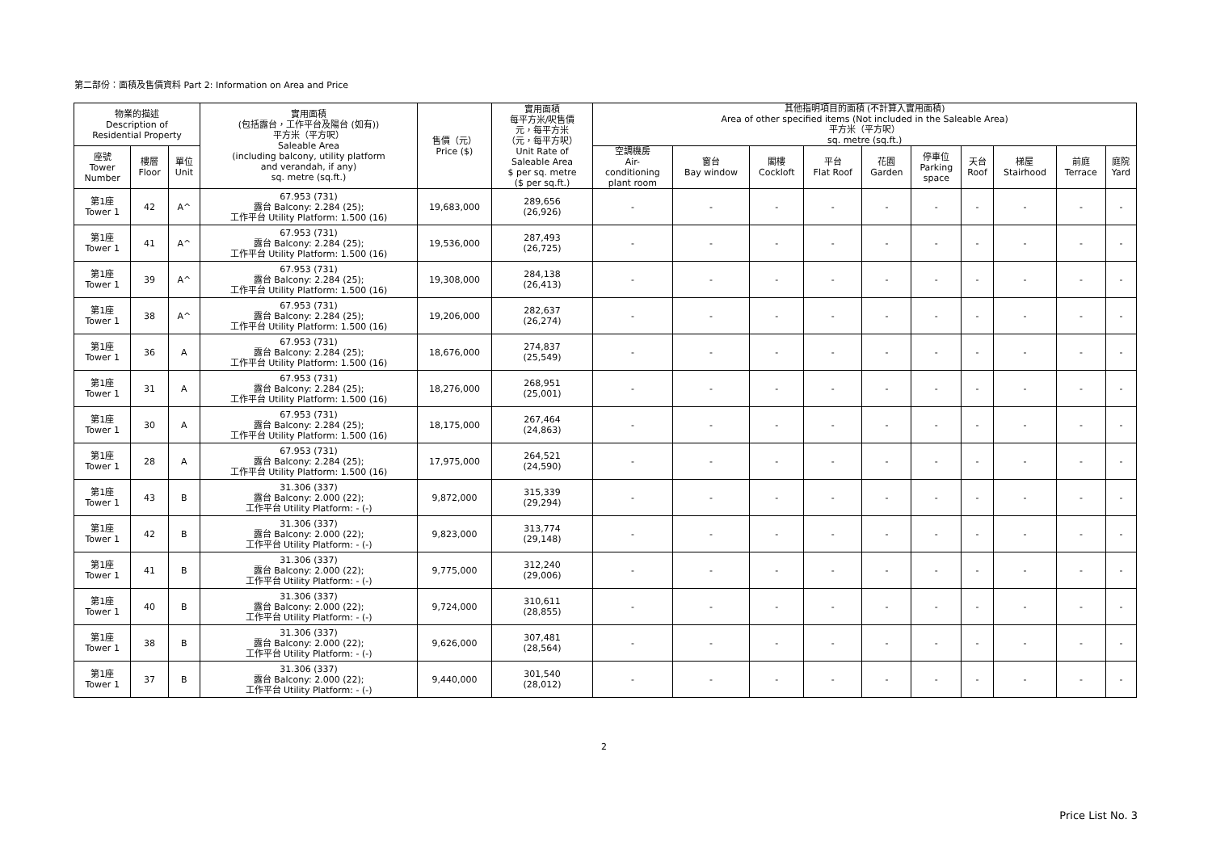第二部份：面積及售價資料 Part 2: Information on Area and Price
| 物業的描述 Description of Residential Property | | | 實用面積 (包括露台，工作平台及陽台 (如有)) 平方米（平方呎） Saleable Area (including balcony, utility platform and verandah, if any) sq. metre (sq.ft.) | 售價（元） Price ($) | 實用面積 每平方米/呎售價 元，每平方米 （元，每平方呎） Unit Rate of Saleable Area $ per sq. metre ($ per sq.ft.) | 其他指明項目的面積 (不計算入實用面積) Area of other specified items (Not included in the Saleable Area) 平方米（平方呎） sq. metre (sq.ft.) | | | | | | | | | |
| --- | --- | --- | --- | --- | --- | --- | --- | --- | --- | --- | --- | --- | --- | --- | --- |
| 座號 Tower Number | 樓層 Floor | 單位 Unit | | | | 空調機房 Air- conditioning plant room | 窗台 Bay window | 閣樓 Cockloft | 平台 Flat Roof | 花園 Garden | 停車位 Parking space | 天台 Roof | 梯屋 Stairhood | 前庭 Terrace | 庭院 Yard |
| 第1座 Tower 1 | 42 | A^ | 67.953 (731) 露台 Balcony: 2.284 (25); 工作平台 Utility Platform: 1.500 (16) | 19,683,000 | 289,656 (26,926) | - | - | - | - | - | - | - | - | - | - |
| 第1座 Tower 1 | 41 | A^ | 67.953 (731) 露台 Balcony: 2.284 (25); 工作平台 Utility Platform: 1.500 (16) | 19,536,000 | 287,493 (26,725) | - | - | - | - | - | - | - | - | - | - |
| 第1座 Tower 1 | 39 | A^ | 67.953 (731) 露台 Balcony: 2.284 (25); 工作平台 Utility Platform: 1.500 (16) | 19,308,000 | 284,138 (26,413) | - | - | - | - | - | - | - | - | - | - |
| 第1座 Tower 1 | 38 | A^ | 67.953 (731) 露台 Balcony: 2.284 (25); 工作平台 Utility Platform: 1.500 (16) | 19,206,000 | 282,637 (26,274) | - | - | - | - | - | - | - | - | - | - |
| 第1座 Tower 1 | 36 | A | 67.953 (731) 露台 Balcony: 2.284 (25); 工作平台 Utility Platform: 1.500 (16) | 18,676,000 | 274,837 (25,549) | - | - | - | - | - | - | - | - | - | - |
| 第1座 Tower 1 | 31 | A | 67.953 (731) 露台 Balcony: 2.284 (25); 工作平台 Utility Platform: 1.500 (16) | 18,276,000 | 268,951 (25,001) | - | - | - | - | - | - | - | - | - | - |
| 第1座 Tower 1 | 30 | A | 67.953 (731) 露台 Balcony: 2.284 (25); 工作平台 Utility Platform: 1.500 (16) | 18,175,000 | 267,464 (24,863) | - | - | - | - | - | - | - | - | - | - |
| 第1座 Tower 1 | 28 | A | 67.953 (731) 露台 Balcony: 2.284 (25); 工作平台 Utility Platform: 1.500 (16) | 17,975,000 | 264,521 (24,590) | - | - | - | - | - | - | - | - | - | - |
| 第1座 Tower 1 | 43 | B | 31.306 (337) 露台 Balcony: 2.000 (22); 工作平台 Utility Platform: - (-) | 9,872,000 | 315,339 (29,294) | - | - | - | - | - | - | - | - | - | - |
| 第1座 Tower 1 | 42 | B | 31.306 (337) 露台 Balcony: 2.000 (22); 工作平台 Utility Platform: - (-) | 9,823,000 | 313,774 (29,148) | - | - | - | - | - | - | - | - | - | - |
| 第1座 Tower 1 | 41 | B | 31.306 (337) 露台 Balcony: 2.000 (22); 工作平台 Utility Platform: - (-) | 9,775,000 | 312,240 (29,006) | - | - | - | - | - | - | - | - | - | - |
| 第1座 Tower 1 | 40 | B | 31.306 (337) 露台 Balcony: 2.000 (22); 工作平台 Utility Platform: - (-) | 9,724,000 | 310,611 (28,855) | - | - | - | - | - | - | - | - | - | - |
| 第1座 Tower 1 | 38 | B | 31.306 (337) 露台 Balcony: 2.000 (22); 工作平台 Utility Platform: - (-) | 9,626,000 | 307,481 (28,564) | - | - | - | - | - | - | - | - | - | - |
| 第1座 Tower 1 | 37 | B | 31.306 (337) 露台 Balcony: 2.000 (22); 工作平台 Utility Platform: - (-) | 9,440,000 | 301,540 (28,012) | - | - | - | - | - | - | - | - | - | - |
2
Price List No. 3